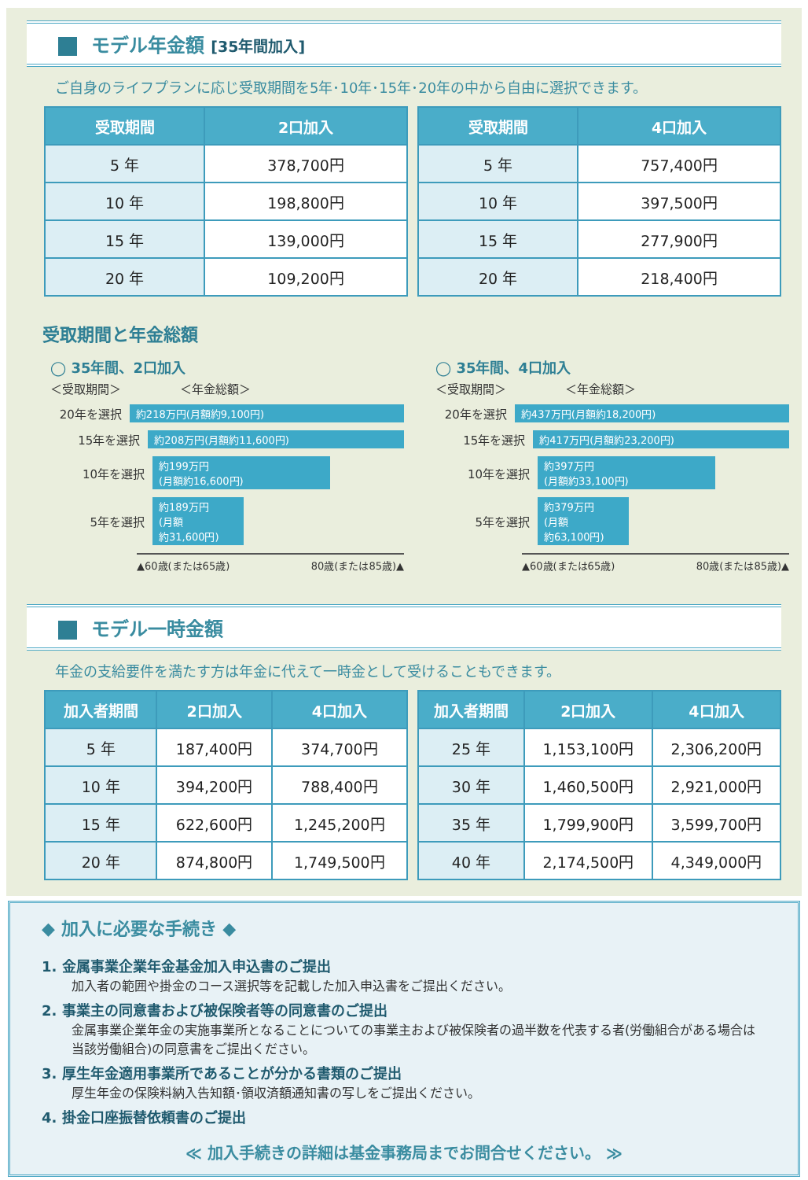モデル年金額 [35年間加入]
ご自身のライフプランに応じ受取期間を5年･10年･15年･20年の中から自由に選択できます。
| 受取期間 | 2口加入 |
| --- | --- |
| 5 年 | 378,700円 |
| 10 年 | 198,800円 |
| 15 年 | 139,000円 |
| 20 年 | 109,200円 |
| 受取期間 | 4口加入 |
| --- | --- |
| 5 年 | 757,400円 |
| 10 年 | 397,500円 |
| 15 年 | 277,900円 |
| 20 年 | 218,400円 |
受取期間と年金総額
◯ 35年間、2口加入
＜受取期間＞　　　　　＜年金総額＞
20年を選択 約218万円(月額約9,100円)
15年を選択 約208万円(月額約11,600円)
10年を選択 約199万円
(月額約16,600円)
5年を選択 約189万円
(月額
約31,600円)
▲60歳(または65歳) 80歳(または85歳)▲
◯ 35年間、4口加入
＜受取期間＞　　　　　＜年金総額＞
20年を選択 約437万円(月額約18,200円)
15年を選択 約417万円(月額約23,200円)
10年を選択 約397万円
(月額約33,100円)
5年を選択 約379万円
(月額
約63,100円)
▲60歳(または65歳) 80歳(または85歳)▲
モデル一時金額
年金の支給要件を満たす方は年金に代えて一時金として受けることもできます。
| 加入者期間 | 2口加入 | 4口加入 |
| --- | --- | --- |
| 5 年 | 187,400円 | 374,700円 |
| 10 年 | 394,200円 | 788,400円 |
| 15 年 | 622,600円 | 1,245,200円 |
| 20 年 | 874,800円 | 1,749,500円 |
| 加入者期間 | 2口加入 | 4口加入 |
| --- | --- | --- |
| 25 年 | 1,153,100円 | 2,306,200円 |
| 30 年 | 1,460,500円 | 2,921,000円 |
| 35 年 | 1,799,900円 | 3,599,700円 |
| 40 年 | 2,174,500円 | 4,349,000円 |
◆ 加入に必要な手続き ◆
1. 金属事業企業年金基金加入申込書のご提出
加入者の範囲や掛金のコース選択等を記載した加入申込書をご提出ください。
2. 事業主の同意書および被保険者等の同意書のご提出
金属事業企業年金の実施事業所となることについての事業主および被保険者の過半数を代表する者(労働組合がある場合は当該労働組合)の同意書をご提出ください。
3. 厚生年金適用事業所であることが分かる書類のご提出
厚生年金の保険料納入告知額･領収済額通知書の写しをご提出ください。
4. 掛金口座振替依頼書のご提出
≪ 加入手続きの詳細は基金事務局までお問合せください。 ≫